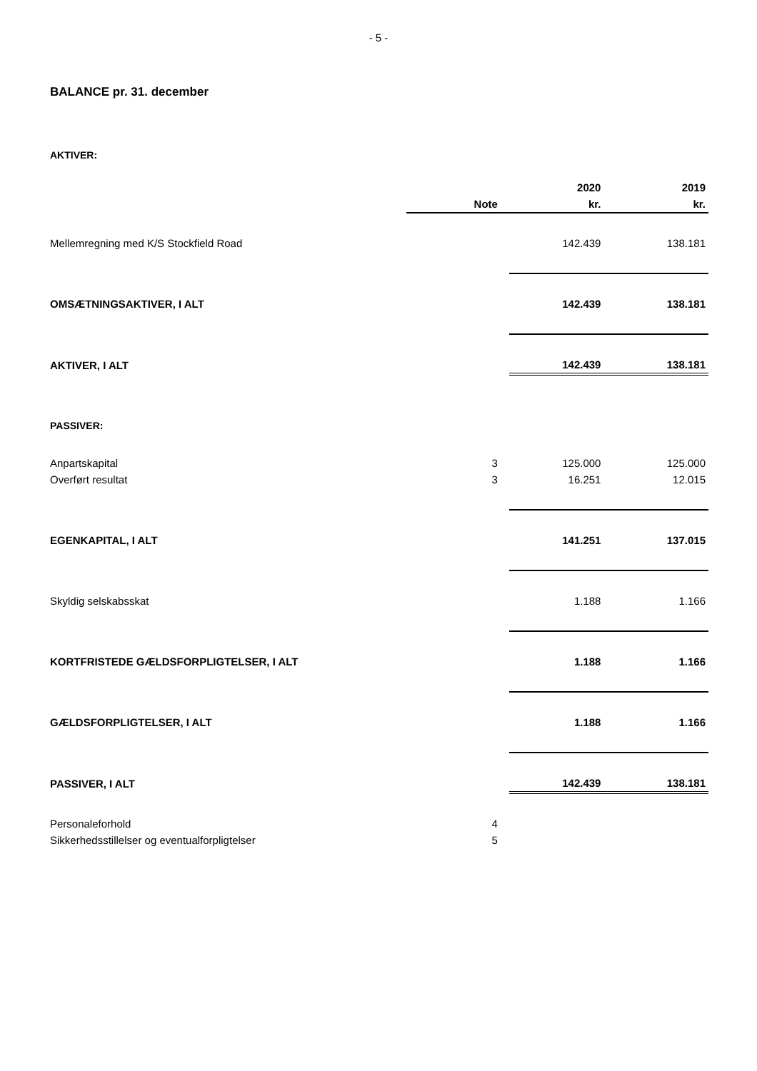- 5 -
BALANCE pr. 31. december
AKTIVER:
| | | 2020 | 2019 |
| --- | --- | --- | --- |
| | Note | kr. | kr. |
| Mellemregning med K/S Stockfield Road | | 142.439 | 138.181 |
| OMSÆTNINGSAKTIVER, I ALT | | 142.439 | 138.181 |
| AKTIVER, I ALT | | 142.439 | 138.181 |
| PASSIVER: | | | |
| Anpartskapital | 3 | 125.000 | 125.000 |
| Overført resultat | 3 | 16.251 | 12.015 |
| EGENKAPITAL, I ALT | | 141.251 | 137.015 |
| Skyldig selskabsskat | | 1.188 | 1.166 |
| KORTFRISTEDE GÆLDSFORPLIGTELSER, I ALT | | 1.188 | 1.166 |
| GÆLDSFORPLIGTELSER, I ALT | | 1.188 | 1.166 |
| PASSIVER, I ALT | | 142.439 | 138.181 |
| Personaleforhold | 4 | | |
| Sikkerhedsstillelser og eventualforpligtelser | 5 | | |